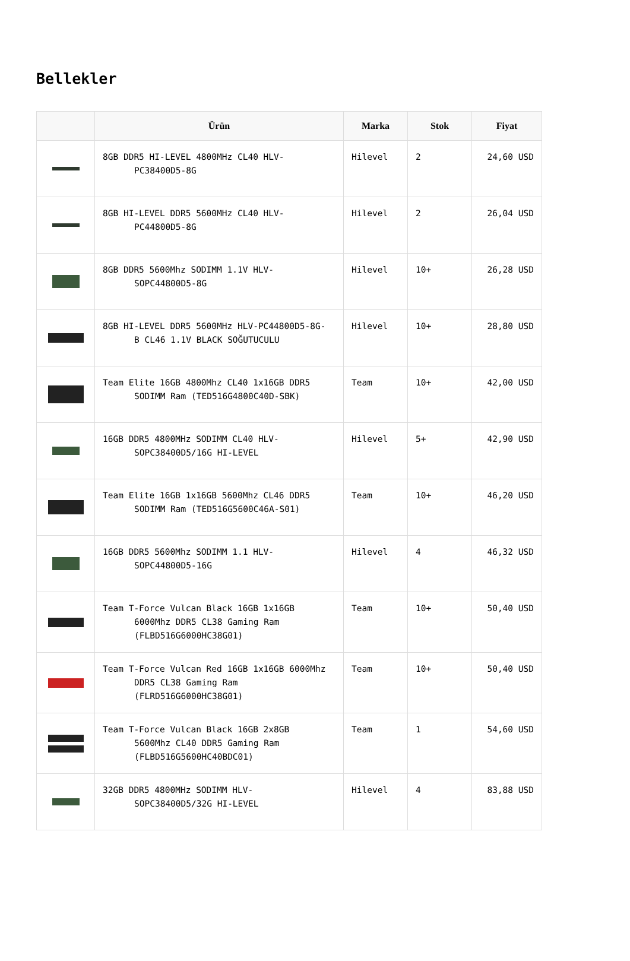Bellekler
| | Ürün | Marka | Stok | Fiyat |
| --- | --- | --- | --- | --- |
| | 8GB DDR5 HI-LEVEL 4800MHz CL40 HLV- PC38400D5-8G | Hilevel | 2 | 24,60 USD |
| | 8GB HI-LEVEL DDR5 5600MHz CL40 HLV- PC44800D5-8G | Hilevel | 2 | 26,04 USD |
| | 8GB DDR5 5600Mhz SODIMM 1.1V HLV- SOPC44800D5-8G | Hilevel | 10+ | 26,28 USD |
| | 8GB HI-LEVEL DDR5 5600MHz HLV-PC44800D5-8G- B CL46 1.1V BLACK SOĞUTUCULU | Hilevel | 10+ | 28,80 USD |
| | Team Elite 16GB 4800Mhz CL40 1x16GB DDR5 SODIMM Ram (TED516G4800C40D-SBK) | Team | 10+ | 42,00 USD |
| | 16GB DDR5 4800MHz SODIMM CL40 HLV- SOPC38400D5/16G HI-LEVEL | Hilevel | 5+ | 42,90 USD |
| | Team Elite 16GB 1x16GB 5600Mhz CL46 DDR5 SODIMM Ram (TED516G5600C46A-S01) | Team | 10+ | 46,20 USD |
| | 16GB DDR5 5600Mhz SODIMM 1.1 HLV- SOPC44800D5-16G | Hilevel | 4 | 46,32 USD |
| | Team T-Force Vulcan Black 16GB 1x16GB 6000Mhz DDR5 CL38 Gaming Ram (FLBD516G6000HC38G01) | Team | 10+ | 50,40 USD |
| | Team T-Force Vulcan Red 16GB 1x16GB 6000Mhz DDR5 CL38 Gaming Ram (FLRD516G6000HC38G01) | Team | 10+ | 50,40 USD |
| | Team T-Force Vulcan Black 16GB 2x8GB 5600Mhz CL40 DDR5 Gaming Ram (FLBD516G5600HC40BDC01) | Team | 1 | 54,60 USD |
| | 32GB DDR5 4800MHz SODIMM HLV- SOPC38400D5/32G HI-LEVEL | Hilevel | 4 | 83,88 USD |